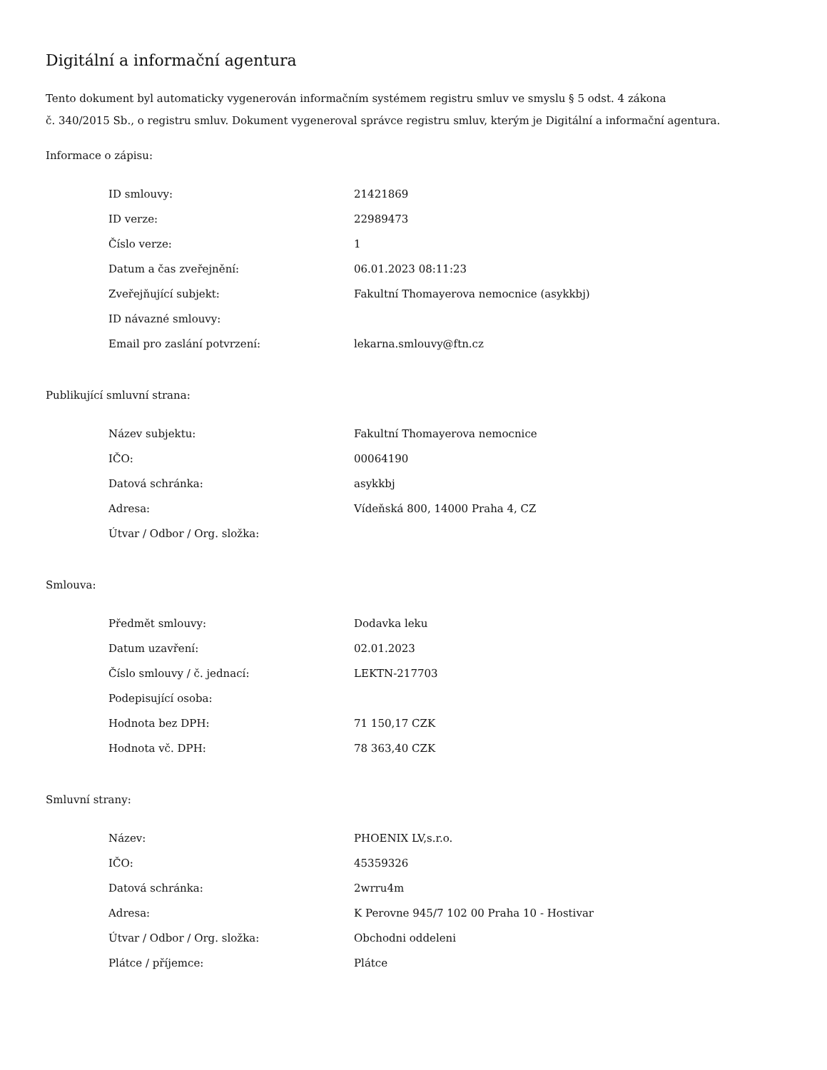Digitální a informační agentura
Tento dokument byl automaticky vygenerován informačním systémem registru smluv ve smyslu § 5 odst. 4 zákona
č. 340/2015 Sb., o registru smluv. Dokument vygeneroval správce registru smluv, kterým je Digitální a informační agentura.
Informace o zápisu:
| ID smlouvy: | 21421869 |
| ID verze: | 22989473 |
| Číslo verze: | 1 |
| Datum a čas zveřejnění: | 06.01.2023 08:11:23 |
| Zveřejňující subjekt: | Fakultní Thomayerova nemocnice (asykkbj) |
| ID návazné smlouvy: | |
| Email pro zaslání potvrzení: | lekarna.smlouvy@ftn.cz |
Publikující smluvní strana:
| Název subjektu: | Fakultní Thomayerova nemocnice |
| IČO: | 00064190 |
| Datová schránka: | asykkbj |
| Adresa: | Vídeňská 800, 14000 Praha 4, CZ |
| Útvar / Odbor / Org. složka: | |
Smlouva:
| Předmět smlouvy: | Dodavka leku |
| Datum uzavření: | 02.01.2023 |
| Číslo smlouvy / č. jednací: | LEKTN-217703 |
| Podepisující osoba: | |
| Hodnota bez DPH: | 71 150,17 CZK |
| Hodnota vč. DPH: | 78 363,40 CZK |
Smluvní strany:
| Název: | PHOENIX LV,s.r.o. |
| IČO: | 45359326 |
| Datová schránka: | 2wrru4m |
| Adresa: | K Perovne 945/7 102 00 Praha 10 - Hostivar |
| Útvar / Odbor / Org. složka: | Obchodni oddeleni |
| Plátce / příjemce: | Plátce |